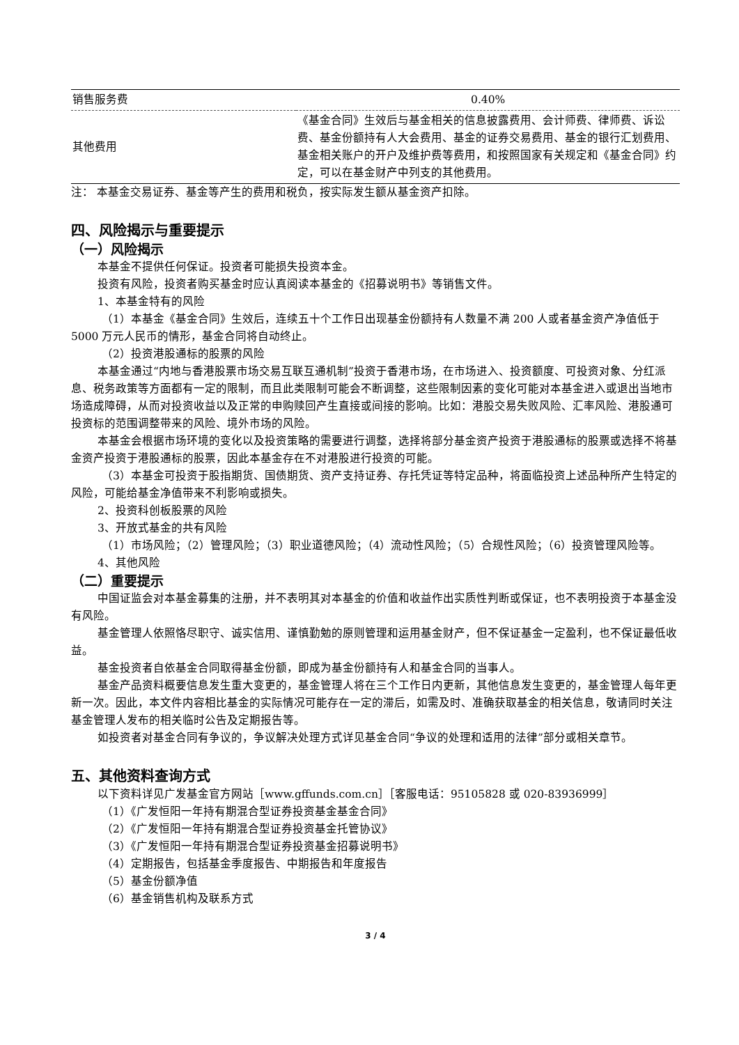| 销售服务费 | 0.40% |
| 其他费用 | 《基金合同》生效后与基金相关的信息披露费用、会计师费、律师费、诉讼费、基金份额持有人大会费用、基金的证券交易费用、基金的银行汇划费用、基金相关账户的开户及维护费等费用，和按照国家有关规定和《基金合同》约定，可以在基金财产中列支的其他费用。 |
注： 本基金交易证券、基金等产生的费用和税负，按实际发生额从基金资产扣除。
四、风险揭示与重要提示
（一）风险揭示
本基金不提供任何保证。投资者可能损失投资本金。
投资有风险，投资者购买基金时应认真阅读本基金的《招募说明书》等销售文件。
1、本基金特有的风险
（1）本基金《基金合同》生效后，连续五十个工作日出现基金份额持有人数量不满 200 人或者基金资产净值低于 5000 万元人民币的情形，基金合同将自动终止。
（2）投资港股通标的股票的风险
本基金通过“内地与香港股票市场交易互联互通机制”投资于香港市场，在市场进入、投资额度、可投资对象、分红派息、税务政策等方面都有一定的限制，而且此类限制可能会不断调整，这些限制因素的变化可能对本基金进入或退出当地市场造成障碍，从而对投资收益以及正常的申购赎回产生直接或间接的影响。比如：港股交易失败风险、汇率风险、港股通可投资标的范围调整带来的风险、境外市场的风险。
本基金会根据市场环境的变化以及投资策略的需要进行调整，选择将部分基金资产投资于港股通标的股票或选择不将基金资产投资于港股通标的股票，因此本基金存在不对港股进行投资的可能。
（3）本基金可投资于股指期货、国债期货、资产支持证券、存托凭证等特定品种，将面临投资上述品种所产生特定的风险，可能给基金净值带来不利影响或损失。
2、投资科创板股票的风险
3、开放式基金的共有风险
（1）市场风险；（2）管理风险；（3）职业道德风险；（4）流动性风险；（5）合规性风险；（6）投资管理风险等。
4、其他风险
（二）重要提示
中国证监会对本基金募集的注册，并不表明其对本基金的价值和收益作出实质性判断或保证，也不表明投资于本基金没有风险。
基金管理人依照恪尽职守、诚实信用、谨慎勤勉的原则管理和运用基金财产，但不保证基金一定盈利，也不保证最低收益。
基金投资者自依基金合同取得基金份额，即成为基金份额持有人和基金合同的当事人。
基金产品资料概要信息发生重大变更的，基金管理人将在三个工作日内更新，其他信息发生变更的，基金管理人每年更新一次。因此，本文件内容相比基金的实际情况可能存在一定的滞后，如需及时、准确获取基金的相关信息，敬请同时关注基金管理人发布的相关临时公告及定期报告等。
如投资者对基金合同有争议的，争议解决处理方式详见基金合同“争议的处理和适用的法律”部分或相关章节。
五、其他资料查询方式
以下资料详见广发基金官方网站［www.gffunds.com.cn］［客服电话：95105828 或 020-83936999］
（1）《广发恒阳一年持有期混合型证券投资基金基金合同》
（2）《广发恒阳一年持有期混合型证券投资基金托管协议》
（3）《广发恒阳一年持有期混合型证券投资基金招募说明书》
（4）定期报告，包括基金季度报告、中期报告和年度报告
（5）基金份额净值
（6）基金销售机构及联系方式
3 / 4